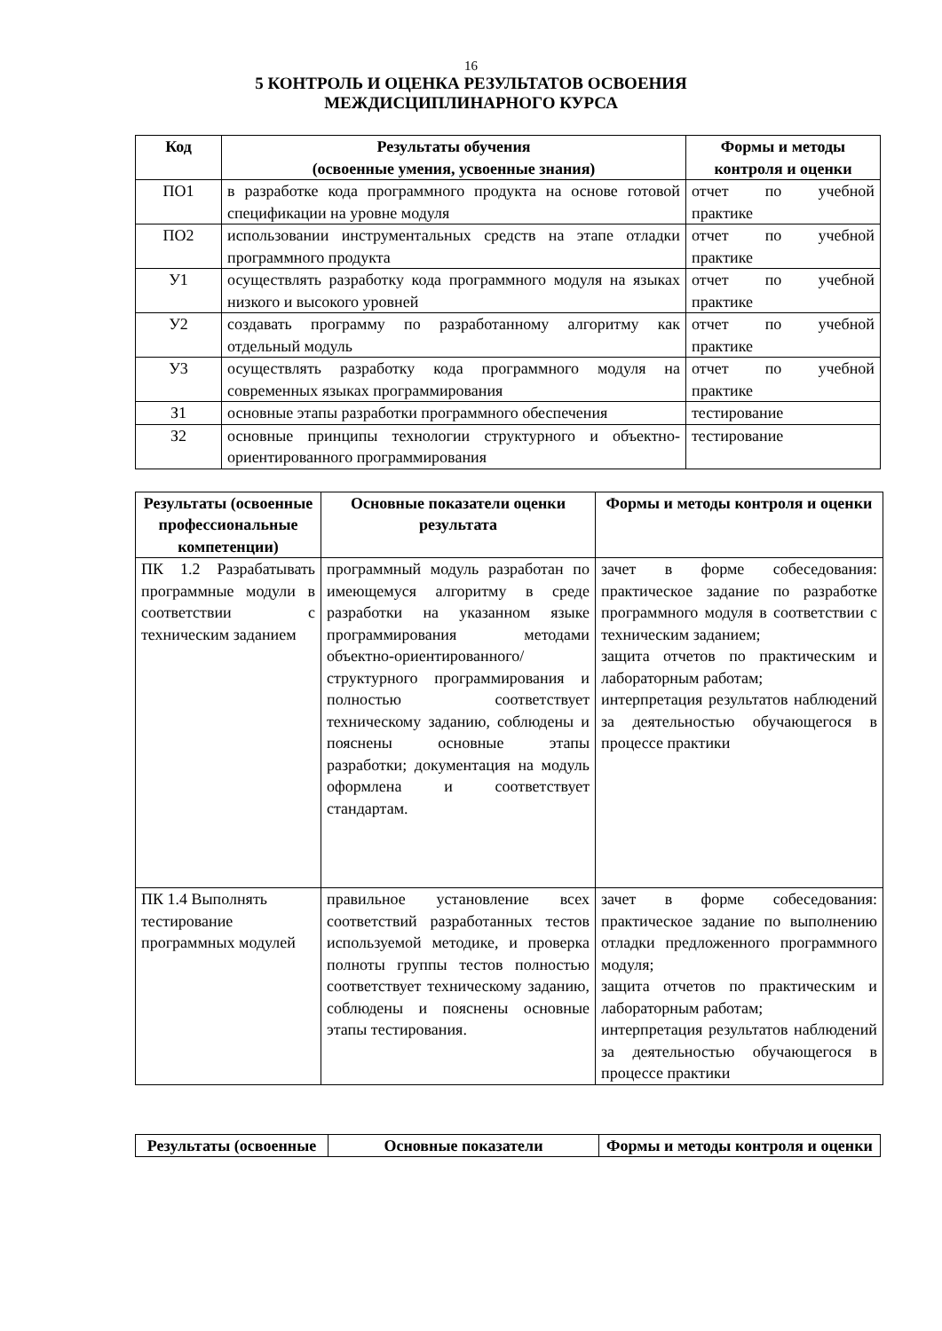16
5 КОНТРОЛЬ И ОЦЕНКА РЕЗУЛЬТАТОВ ОСВОЕНИЯ
МЕЖДИСЦИПЛИНАРНОГО КУРСА
| Код | Результаты обучения (освоенные умения, усвоенные знания) | Формы и методы контроля и оценки |
| --- | --- | --- |
| ПО1 | в разработке кода программного продукта на основе готовой спецификации на уровне модуля | отчет по учебной практике |
| ПО2 | использовании инструментальных средств на этапе отладки программного продукта | отчет по учебной практике |
| У1 | осуществлять разработку кода программного модуля на языках низкого и высокого уровней | отчет по учебной практике |
| У2 | создавать программу по разработанному алгоритму как отдельный модуль | отчет по учебной практике |
| У3 | осуществлять разработку кода программного модуля на современных языках программирования | отчет по учебной практике |
| З1 | основные этапы разработки программного обеспечения | тестирование |
| З2 | основные принципы технологии структурного и объектно-ориентированного программирования | тестирование |
| Результаты (освоенные профессиональные компетенции) | Основные показатели оценки результата | Формы и методы контроля и оценки |
| --- | --- | --- |
| ПК 1.2 Разрабатывать программные модули в соответствии с техническим заданием | программный модуль разработан по имеющемуся алгоритму в среде разработки на указанном языке программирования методами объектно-ориентированного/структурного программирования и полностью соответствует техническому заданию, соблюдены и пояснены основные этапы разработки; документация на модуль оформлена и соответствует стандартам. | зачет в форме собеседования: практическое задание по разработке программного модуля в соответствии с техническим заданием; защита отчетов по практическим и лабораторным работам; интерпретация результатов наблюдений за деятельностью обучающегося в процессе практики |
| ПК 1.4 Выполнять тестирование программных модулей | правильное установление всех соответствий разработанных тестов используемой методике, и проверка полноты группы тестов полностью соответствует техническому заданию, соблюдены и пояснены основные этапы тестирования. | зачет в форме собеседования: практическое задание по выполнению отладки предложенного программного модуля; защита отчетов по практическим и лабораторным работам; интерпретация результатов наблюдений за деятельностью обучающегося в процессе практики |
| Результаты (освоенные | Основные показатели | Формы и методы контроля и оценки |
| --- | --- | --- |